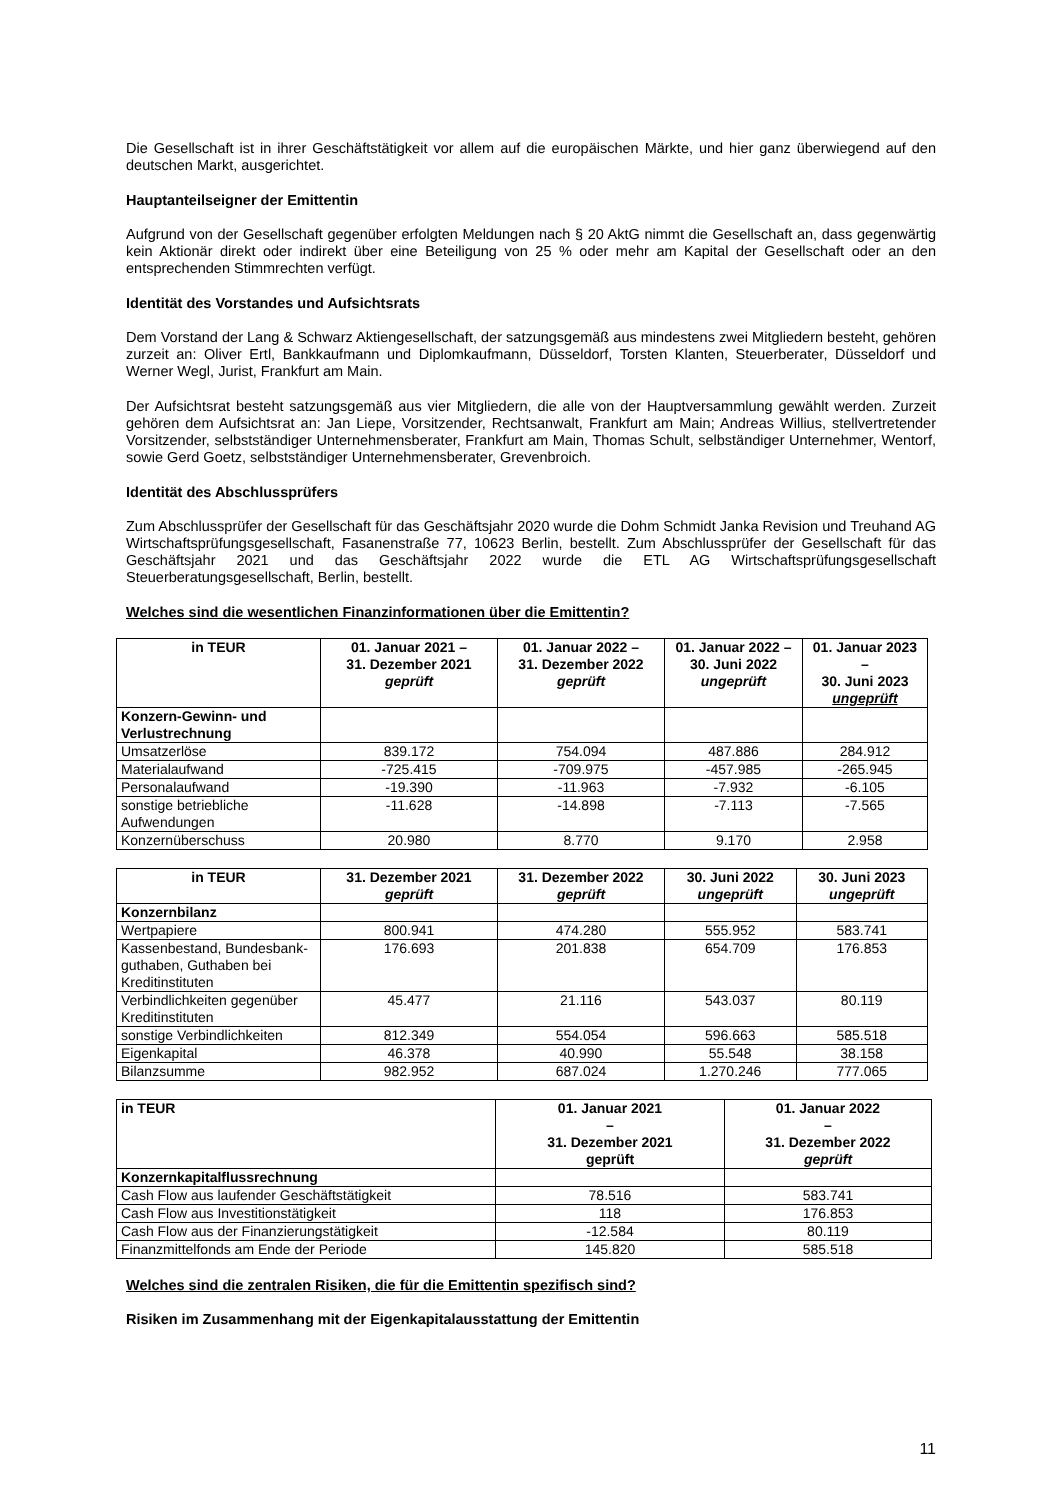Die Gesellschaft ist in ihrer Geschäftstätigkeit vor allem auf die europäischen Märkte, und hier ganz überwiegend auf den deutschen Markt, ausgerichtet.
Hauptanteilseigner der Emittentin
Aufgrund von der Gesellschaft gegenüber erfolgten Meldungen nach § 20 AktG nimmt die Gesellschaft an, dass gegenwärtig kein Aktionär direkt oder indirekt über eine Beteiligung von 25 % oder mehr am Kapital der Gesellschaft oder an den entsprechenden Stimmrechten verfügt.
Identität des Vorstandes und Aufsichtsrats
Dem Vorstand der Lang & Schwarz Aktiengesellschaft, der satzungsgemäß aus mindestens zwei Mitgliedern besteht, gehören zurzeit an: Oliver Ertl, Bankkaufmann und Diplomkaufmann, Düsseldorf, Torsten Klanten, Steuerberater, Düsseldorf und Werner Wegl, Jurist, Frankfurt am Main.
Der Aufsichtsrat besteht satzungsgemäß aus vier Mitgliedern, die alle von der Hauptversammlung gewählt werden. Zurzeit gehören dem Aufsichtsrat an: Jan Liepe, Vorsitzender, Rechtsanwalt, Frankfurt am Main; Andreas Willius, stellvertretender Vorsitzender, selbstständiger Unternehmensberater, Frankfurt am Main, Thomas Schult, selbständiger Unternehmer, Wentorf, sowie Gerd Goetz, selbstständiger Unternehmensberater, Grevenbroich.
Identität des Abschlussprüfers
Zum Abschlussprüfer der Gesellschaft für das Geschäftsjahr 2020 wurde die Dohm Schmidt Janka Revision und Treuhand AG Wirtschaftsprüfungsgesellschaft, Fasanenstraße 77, 10623 Berlin, bestellt. Zum Abschlussprüfer der Gesellschaft für das Geschäftsjahr 2021 und das Geschäftsjahr 2022 wurde die ETL AG Wirtschaftsprüfungsgesellschaft Steuerberatungsgesellschaft, Berlin, bestellt.
Welches sind die wesentlichen Finanzinformationen über die Emittentin?
| in TEUR | 01. Januar 2021 – 31. Dezember 2021 geprüft | 01. Januar 2022 – 31. Dezember 2022 geprüft | 01. Januar 2022 – 30. Juni 2022 ungeprüft | 01. Januar 2023 – 30. Juni 2023 ungeprüft |
| --- | --- | --- | --- | --- |
| Konzern-Gewinn- und Verlustrechnung | | | | |
| Umsatzerlöse | 839.172 | 754.094 | 487.886 | 284.912 |
| Materialaufwand | -725.415 | -709.975 | -457.985 | -265.945 |
| Personalaufwand | -19.390 | -11.963 | -7.932 | -6.105 |
| sonstige betriebliche Aufwendungen | -11.628 | -14.898 | -7.113 | -7.565 |
| Konzernüberschuss | 20.980 | 8.770 | 9.170 | 2.958 |
| in TEUR | 31. Dezember 2021 geprüft | 31. Dezember 2022 geprüft | 30. Juni 2022 ungeprüft | 30. Juni 2023 ungeprüft |
| --- | --- | --- | --- | --- |
| Konzernbilanz | | | | |
| Wertpapiere | 800.941 | 474.280 | 555.952 | 583.741 |
| Kassenbestand, Bundesbank-guthaben, Guthaben bei Kreditinstituten | 176.693 | 201.838 | 654.709 | 176.853 |
| Verbindlichkeiten gegenüber Kreditinstituten | 45.477 | 21.116 | 543.037 | 80.119 |
| sonstige Verbindlichkeiten | 812.349 | 554.054 | 596.663 | 585.518 |
| Eigenkapital | 46.378 | 40.990 | 55.548 | 38.158 |
| Bilanzsumme | 982.952 | 687.024 | 1.270.246 | 777.065 |
| in TEUR | 01. Januar 2021 – 31. Dezember 2021 geprüft | 01. Januar 2022 – 31. Dezember 2022 geprüft |
| --- | --- | --- |
| Konzernkapitalflussrechnung | | |
| Cash Flow aus laufender Geschäftstätigkeit | 78.516 | 583.741 |
| Cash Flow aus Investitionstätigkeit | 118 | 176.853 |
| Cash Flow aus der Finanzierungstätigkeit | -12.584 | 80.119 |
| Finanzmittelfonds am Ende der Periode | 145.820 | 585.518 |
Welches sind die zentralen Risiken, die für die Emittentin spezifisch sind?
Risiken im Zusammenhang mit der Eigenkapitalausstattung der Emittentin
11